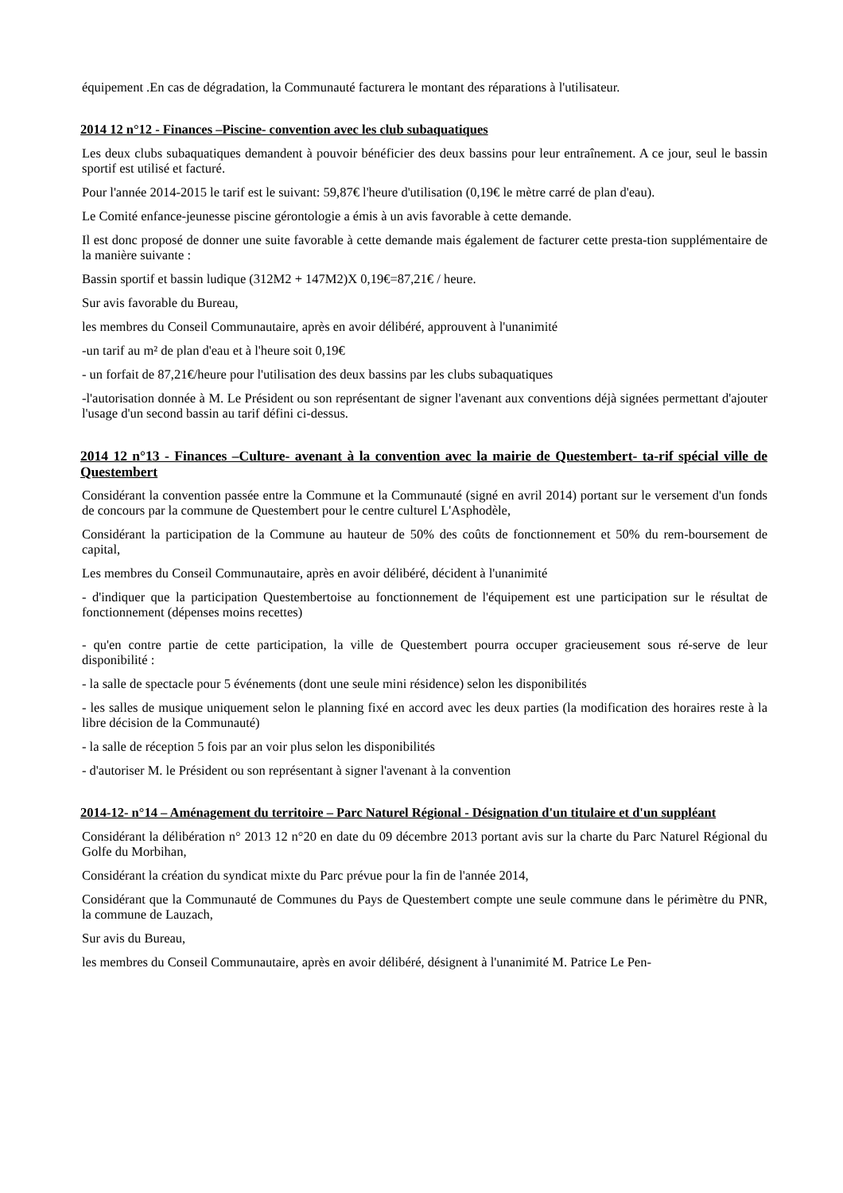équipement .En cas de dégradation, la Communauté facturera le montant des réparations à l'utilisateur.
2014 12 n°12 - Finances –Piscine- convention avec les club subaquatiques
Les deux clubs subaquatiques demandent à pouvoir bénéficier des deux bassins pour leur entraînement. A ce jour, seul le bassin sportif est utilisé et facturé.
Pour l'année 2014-2015 le tarif est le suivant: 59,87€ l'heure d'utilisation (0,19€ le mètre carré de plan d'eau).
Le Comité enfance-jeunesse piscine gérontologie a émis à un avis favorable à cette demande.
Il est donc proposé de donner une suite favorable à cette demande mais également de facturer cette presta-tion supplémentaire de la manière suivante :
Bassin sportif et bassin ludique (312M2 + 147M2)X 0,19€=87,21€ / heure.
Sur avis favorable du Bureau,
les membres du Conseil Communautaire, après en avoir délibéré, approuvent à l'unanimité
-un tarif au m² de plan d'eau et à l'heure soit 0,19€
- un forfait de 87,21€/heure pour l'utilisation des deux bassins par les clubs subaquatiques
-l'autorisation donnée à M. Le Président ou son représentant de signer l'avenant aux conventions déjà signées permettant d'ajouter l'usage d'un second bassin au tarif défini ci-dessus.
2014 12 n°13 - Finances –Culture- avenant à la convention avec la mairie de Questembert- ta-rif spécial ville de Questembert
Considérant la convention passée entre la Commune et la Communauté (signé en avril 2014) portant sur le versement d'un fonds de concours par la commune de Questembert pour le centre culturel L'Asphodèle,
Considérant la participation de la Commune au hauteur de 50% des coûts de fonctionnement et 50% du rem-boursement de capital,
Les membres du Conseil Communautaire, après en avoir délibéré, décident à l'unanimité
- d'indiquer que la participation Questembertoise au fonctionnement de l'équipement est une participation sur le résultat de fonctionnement (dépenses moins recettes)
- qu'en contre partie de cette participation, la ville de Questembert pourra occuper gracieusement sous ré-serve de leur disponibilité :
- la salle de spectacle pour 5 événements (dont une seule mini résidence) selon les disponibilités
- les salles de musique uniquement selon le planning fixé en accord avec les deux parties (la modification des horaires reste à la libre décision de la Communauté)
- la salle de réception 5 fois par an voir plus selon les disponibilités
- d'autoriser M. le Président ou son représentant à signer l'avenant à la convention
2014-12- n°14 – Aménagement du territoire – Parc Naturel Régional - Désignation d'un titulaire et d'un suppléant
Considérant la délibération n° 2013 12 n°20 en date du 09 décembre 2013 portant avis sur la charte du Parc Naturel Régional du Golfe du Morbihan,
Considérant la création du syndicat mixte du Parc prévue pour la fin de l'année 2014,
Considérant que la Communauté de Communes du Pays de Questembert compte une seule commune dans le périmètre du PNR, la commune de Lauzach,
Sur avis du Bureau,
les membres du Conseil Communautaire, après en avoir délibéré, désignent à l'unanimité M. Patrice Le Pen-